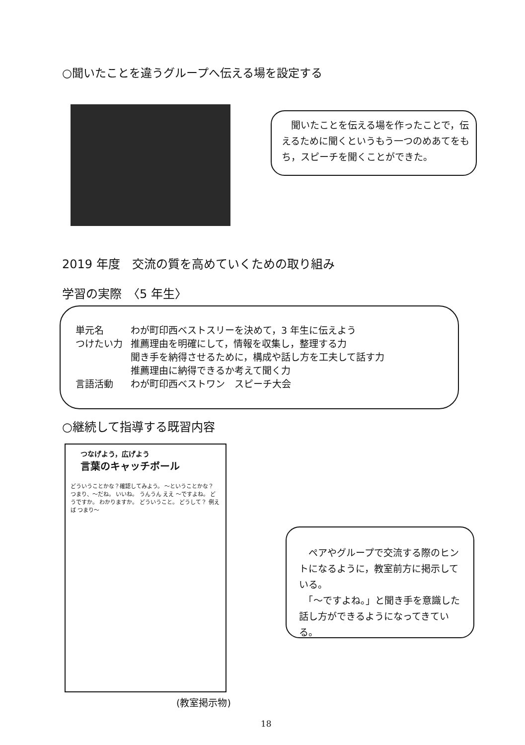○聞いたことを違うグループへ伝える場を設定する
　聞いたことを伝える場を作ったことで，伝えるために聞くというもう一つのめあてをもち，スピーチを聞くことができた。
2019 年度　交流の質を高めていくための取り組み
学習の実際　〈5 年生〉
| 単元名 | わが町印西ベストスリーを決めて，3 年生に伝えよう |
| つけたい力 | 推薦理由を明確にして，情報を収集し，整理する力 聞き手を納得させるために，構成や話し方を工夫して話す力 推薦理由に納得できるか考えて聞く力 |
| 言語活動 | わが町印西ベストワン スピーチ大会 |
○継続して指導する既習内容
つなげよう，広げよう
言葉のキャッチボール
どういうことかな？確認してみよう。 ～ということかな？ つまり、～だね。 いいね。 うんうん ええ ～ですよね。 どうですか。 わかりますか。 どういうこと。 どうして？ 例えば つまり～
(教室掲示物)
　ペアやグループで交流する際のヒントになるように，教室前方に掲示している。
　「～ですよね。」と聞き手を意識した話し方ができるようになってきている。
18